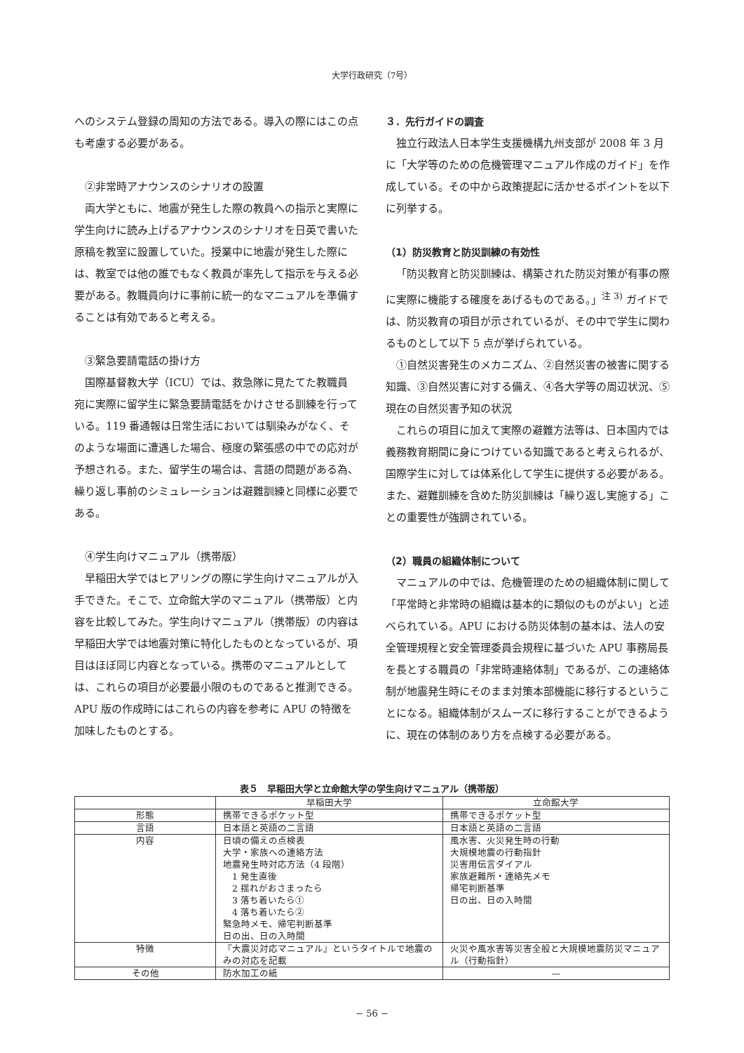大学行政研究（7号）
へのシステム登録の周知の方法である。導入の際にはこの点も考慮する必要がある。
②非常時アナウンスのシナリオの設置
両大学ともに、地震が発生した際の教員への指示と実際に学生向けに読み上げるアナウンスのシナリオを日英で書いた原稿を教室に設置していた。授業中に地震が発生した際には、教室では他の誰でもなく教員が率先して指示を与える必要がある。教職員向けに事前に統一的なマニュアルを準備することは有効であると考える。
③緊急要請電話の掛け方
国際基督教大学（ICU）では、救急隊に見たてた教職員宛に実際に留学生に緊急要請電話をかけさせる訓練を行っている。119 番通報は日常生活においては馴染みがなく、そのような場面に遭遇した場合、極度の緊張感の中での応対が予想される。また、留学生の場合は、言語の問題がある為、繰り返し事前のシミュレーションは避難訓練と同様に必要である。
④学生向けマニュアル（携帯版）
早稲田大学ではヒアリングの際に学生向けマニュアルが入手できた。そこで、立命館大学のマニュアル（携帯版）と内容を比較してみた。学生向けマニュアル（携帯版）の内容は早稲田大学では地震対策に特化したものとなっているが、項目はほぼ同じ内容となっている。携帯のマニュアルとしては、これらの項目が必要最小限のものであると推測できる。APU 版の作成時にはこれらの内容を参考に APU の特徴を加味したものとする。
３．先行ガイドの調査
独立行政法人日本学生支援機構九州支部が 2008 年 3 月に「大学等のための危機管理マニュアル作成のガイド」を作成している。その中から政策提起に活かせるポイントを以下に列挙する。
（1）防災教育と防災訓練の有効性
「防災教育と防災訓練は、構築された防災対策が有事の際に実際に機能する確度をあげるものである。」<sup>注 3)</sup> ガイドでは、防災教育の項目が示されているが、その中で学生に関わるものとして以下 5 点が挙げられている。
①自然災害発生のメカニズム、②自然災害の被害に関する知識、③自然災害に対する備え、④各大学等の周辺状況、⑤現在の自然災害予知の状況
これらの項目に加えて実際の避難方法等は、日本国内では義務教育期間に身につけている知識であると考えられるが、国際学生に対しては体系化して学生に提供する必要がある。また、避難訓練を含めた防災訓練は「繰り返し実施する」ことの重要性が強調されている。
（2）職員の組織体制について
マニュアルの中では、危機管理のための組織体制に関して「平常時と非常時の組織は基本的に類似のものがよい」と述べられている。APU における防災体制の基本は、法人の安全管理規程と安全管理委員会規程に基づいた APU 事務局長を長とする職員の「非常時連絡体制」であるが、この連絡体制が地震発生時にそのまま対策本部機能に移行するということになる。組織体制がスムーズに移行することができるように、現在の体制のあり方を点検する必要がある。
表５　早稲田大学と立命館大学の学生向けマニュアル（携帯版）
| | 早稲田大学 | 立命館大学 |
| --- | --- | --- |
| 形態 | 携帯できるポケット型 | 携帯できるポケット型 |
| 言語 | 日本語と英語の二言語 | 日本語と英語の二言語 |
| 内容 | 日頃の備えの点検表 大学・家族への連絡方法 地震発生時対応方法（4 段階） 1 発生直後 2 揺れがおさまったら 3 落ち着いたら① 4 落ち着いたら② 緊急時メモ、帰宅判断基準 日の出、日の入時間 | 風水害、火災発生時の行動 大規模地震の行動指針 災害用伝言ダイアル 家族避難所・連絡先メモ 帰宅判断基準 日の出、日の入時間 |
| 特徴 | 『大震災対応マニュアル』というタイトルで地震のみの対応を記載 | 火災や風水害等災害全般と大規模地震防災マニュアル（行動指針） |
| その他 | 防水加工の紙 | — |
− 56 −